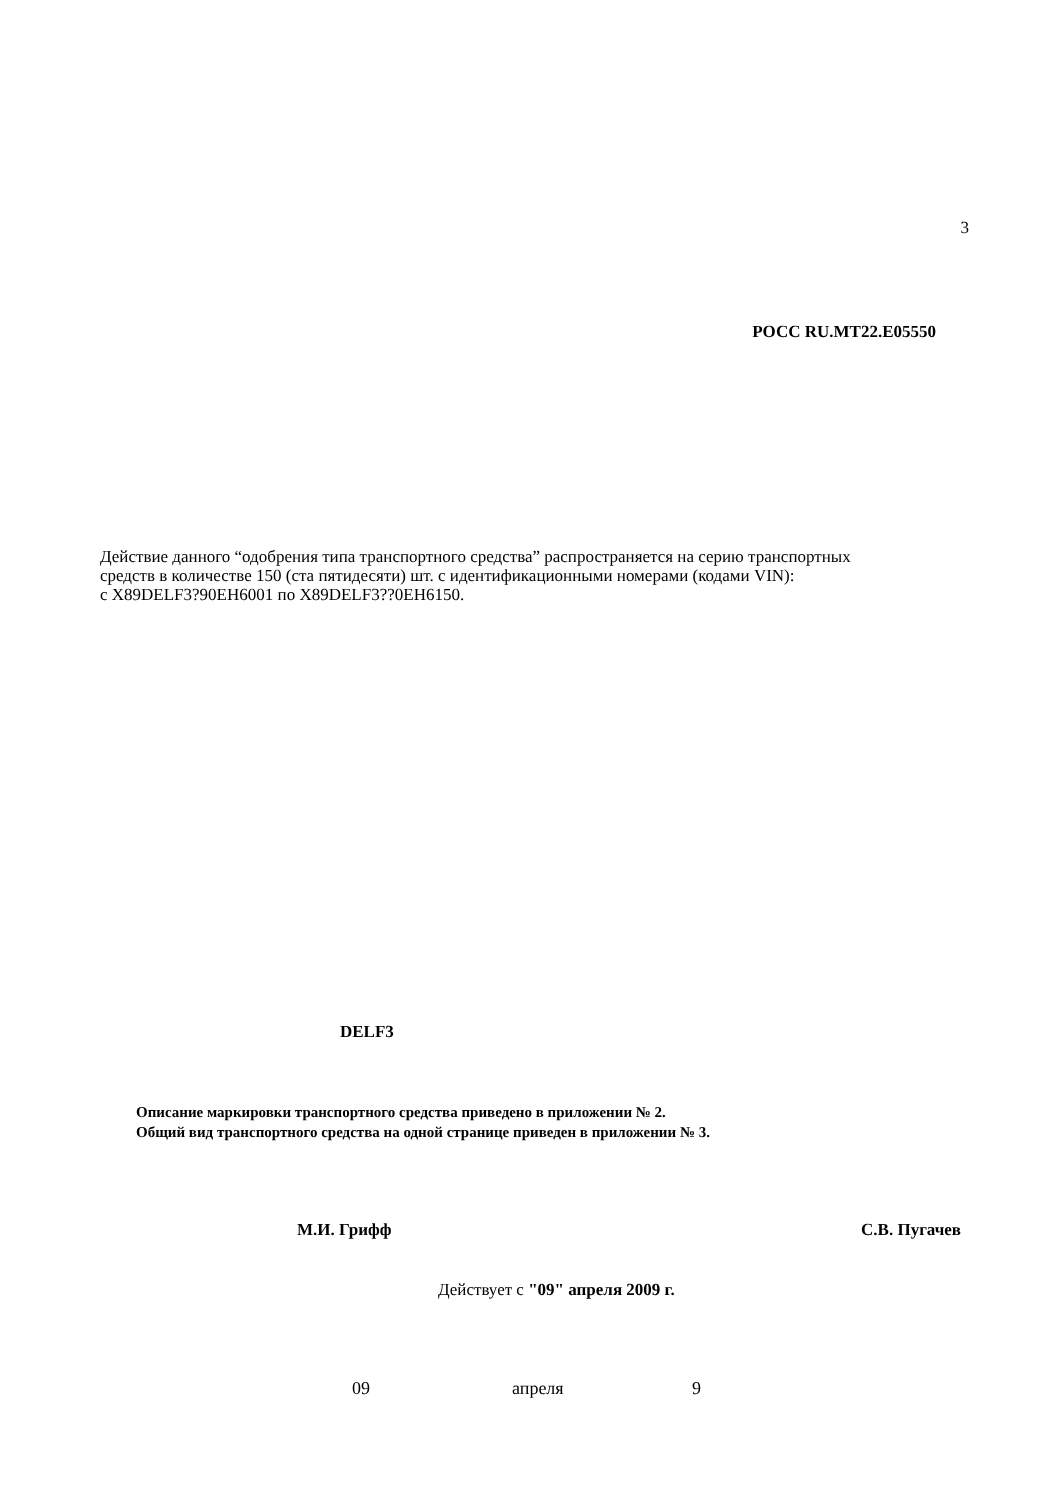3
РОСС RU.MT22.E05550
Действие данного “одобрения типа транспортного средства” распространяется на серию транспортных
средств в количестве 150 (ста пятидесяти) шт. с идентификационными номерами (кодами VIN):
с X89DELF3?90EH6001 по X89DELF3??0EH6150.
DELF3
Описание маркировки транспортного средства приведено в приложении № 2.
Общий вид транспортного средства на одной странице приведен в приложении № 3.
М.И. Грифф С.В. Пугачев
Действует с "09" апреля 2009 г.
09 апреля 9